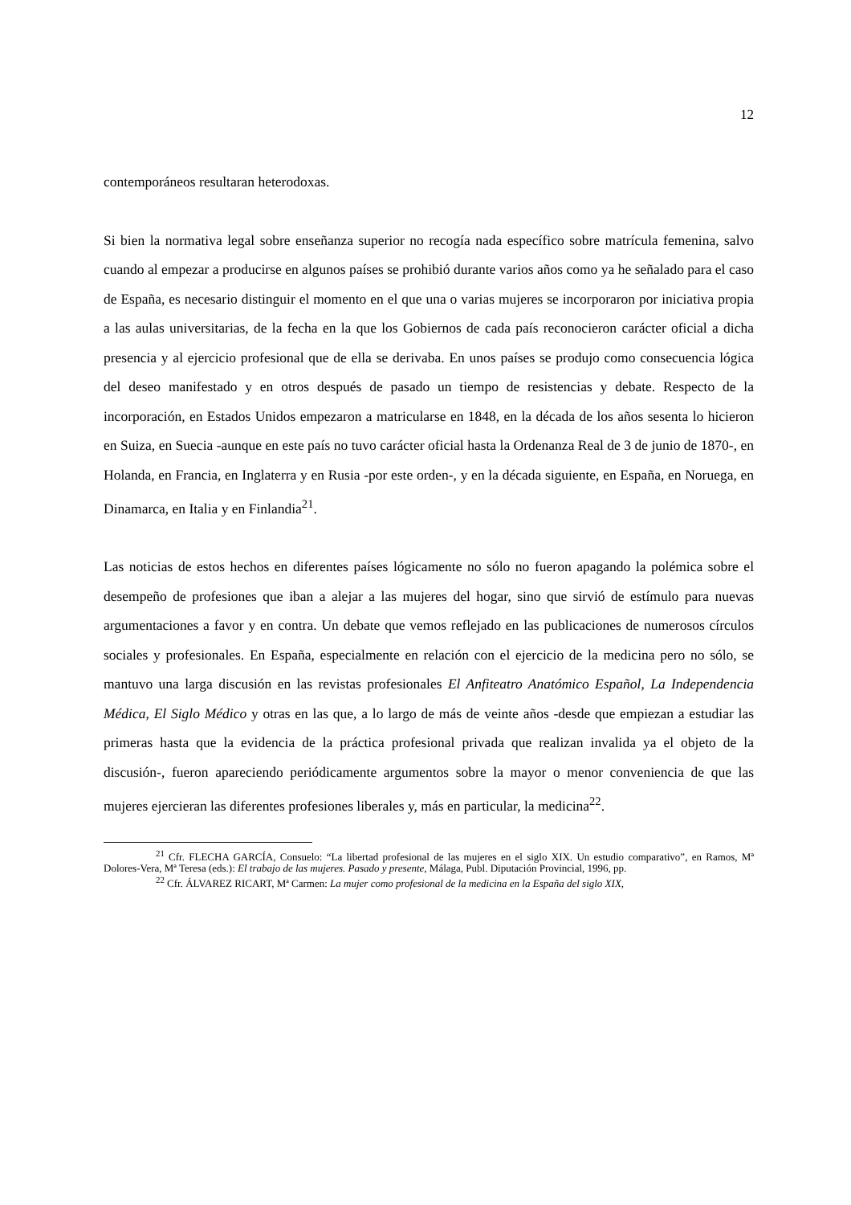12
contemporáneos resultaran heterodoxas.
Si bien la normativa legal sobre enseñanza superior no recogía nada específico sobre matrícula femenina, salvo cuando al empezar a producirse en algunos países se prohibió durante varios años como ya he señalado para el caso de España, es necesario distinguir el momento en el que una o varias mujeres se incorporaron por iniciativa propia a las aulas universitarias, de la fecha en la que los Gobiernos de cada país reconocieron carácter oficial a dicha presencia y al ejercicio profesional que de ella se derivaba. En unos países se produjo como consecuencia lógica del deseo manifestado y en otros después de pasado un tiempo de resistencias y debate. Respecto de la incorporación, en Estados Unidos empezaron a matricularse en 1848, en la década de los años sesenta lo hicieron en Suiza, en Suecia -aunque en este país no tuvo carácter oficial hasta la Ordenanza Real de 3 de junio de 1870-, en Holanda, en Francia, en Inglaterra y en Rusia -por este orden-, y en la década siguiente, en España, en Noruega, en Dinamarca, en Italia y en Finlandia<sup>21</sup>.
Las noticias de estos hechos en diferentes países lógicamente no sólo no fueron apagando la polémica sobre el desempeño de profesiones que iban a alejar a las mujeres del hogar, sino que sirvió de estímulo para nuevas argumentaciones a favor y en contra. Un debate que vemos reflejado en las publicaciones de numerosos círculos sociales y profesionales. En España, especialmente en relación con el ejercicio de la medicina pero no sólo, se mantuvo una larga discusión en las revistas profesionales El Anfiteatro Anatómico Español, La Independencia Médica, El Siglo Médico y otras en las que, a lo largo de más de veinte años -desde que empiezan a estudiar las primeras hasta que la evidencia de la práctica profesional privada que realizan invalida ya el objeto de la discusión-, fueron apareciendo periódicamente argumentos sobre la mayor o menor conveniencia de que las mujeres ejercieran las diferentes profesiones liberales y, más en particular, la medicina<sup>22</sup>.
<sup>21</sup> Cfr. FLECHA GARCÍA, Consuelo: “La libertad profesional de las mujeres en el siglo XIX. Un estudio comparativo”, en Ramos, Mª Dolores-Vera, Mª Teresa (eds.): El trabajo de las mujeres. Pasado y presente, Málaga, Publ. Diputación Provincial, 1996, pp.
<sup>22</sup> Cfr. ÁLVAREZ RICART, Mª Carmen: La mujer como profesional de la medicina en la España del siglo XIX,